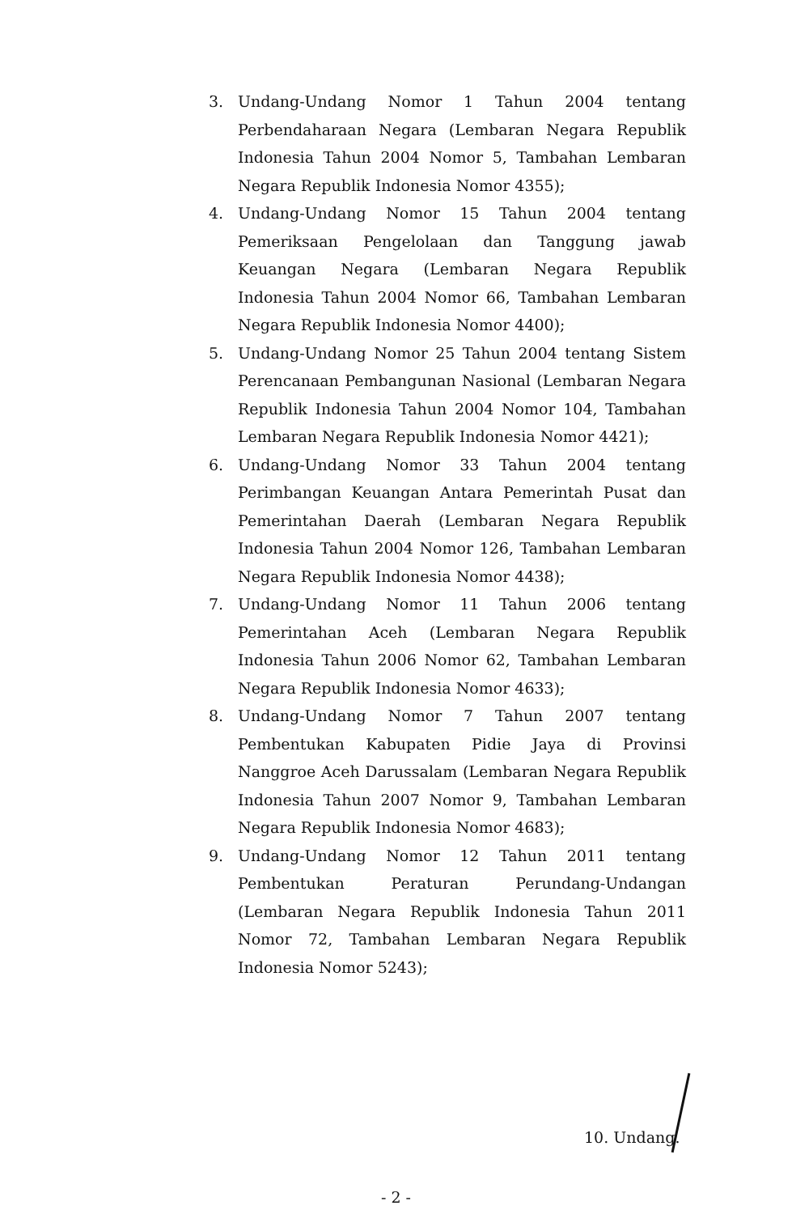3. Undang-Undang Nomor 1 Tahun 2004 tentang Perbendaharaan Negara (Lembaran Negara Republik Indonesia Tahun 2004 Nomor 5, Tambahan Lembaran Negara Republik Indonesia Nomor 4355);
4. Undang-Undang Nomor 15 Tahun 2004 tentang Pemeriksaan Pengelolaan dan Tanggung jawab Keuangan Negara (Lembaran Negara Republik Indonesia Tahun 2004 Nomor 66, Tambahan Lembaran Negara Republik Indonesia Nomor 4400);
5. Undang-Undang Nomor 25 Tahun 2004 tentang Sistem Perencanaan Pembangunan Nasional (Lembaran Negara Republik Indonesia Tahun 2004 Nomor 104, Tambahan Lembaran Negara Republik Indonesia Nomor 4421);
6. Undang-Undang Nomor 33 Tahun 2004 tentang Perimbangan Keuangan Antara Pemerintah Pusat dan Pemerintahan Daerah (Lembaran Negara Republik Indonesia Tahun 2004 Nomor 126, Tambahan Lembaran Negara Republik Indonesia Nomor 4438);
7. Undang-Undang Nomor 11 Tahun 2006 tentang Pemerintahan Aceh (Lembaran Negara Republik Indonesia Tahun 2006 Nomor 62, Tambahan Lembaran Negara Republik Indonesia Nomor 4633);
8. Undang-Undang Nomor 7 Tahun 2007 tentang Pembentukan Kabupaten Pidie Jaya di Provinsi Nanggroe Aceh Darussalam (Lembaran Negara Republik Indonesia Tahun 2007 Nomor 9, Tambahan Lembaran Negara Republik Indonesia Nomor 4683);
9. Undang-Undang Nomor 12 Tahun 2011 tentang Pembentukan Peraturan Perundang-Undangan (Lembaran Negara Republik Indonesia Tahun 2011 Nomor 72, Tambahan Lembaran Negara Republik Indonesia Nomor 5243);
10. Undang.
- 2 -